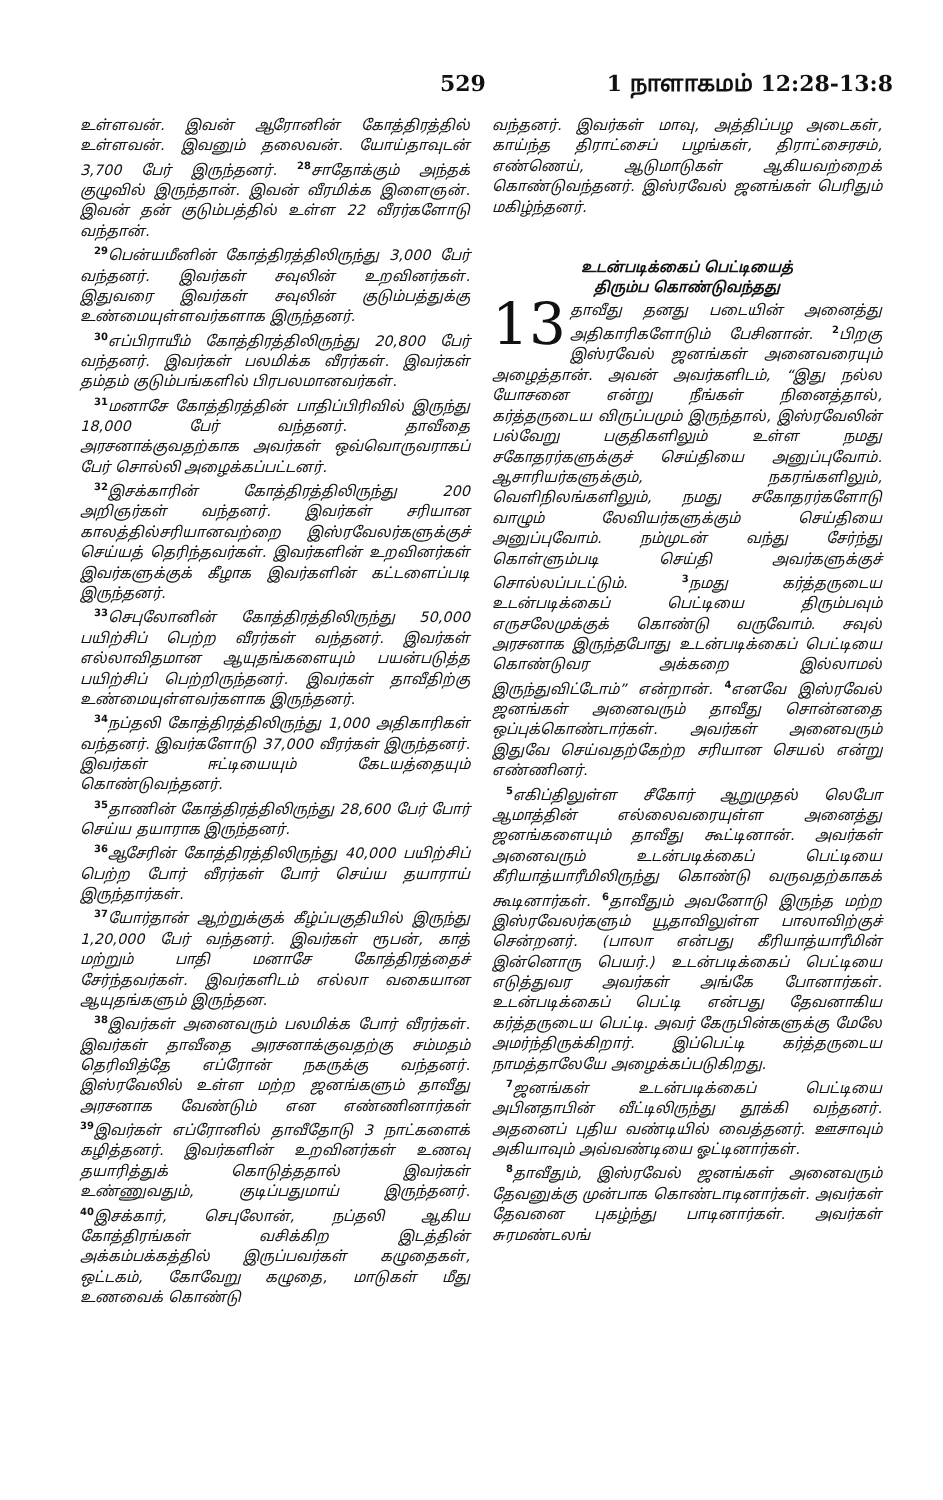529 1 நாளாகமம் 12:28-13:8
உள்ளவன். இவன் ஆரோனின் கோத்திரத்தில் உள்ளவன். இவனும் தலைவன். யோய்தாவுடன் 3,700 பேர் இருந்தனர். <sup>28</sup>சாதோக்கும் அந்தக் குழுவில் இருந்தான். இவன் வீரமிக்க இளைஞன். இவன் தன் குடும்பத்தில் உள்ள 22 வீரர்களோடு வந்தான்.
<sup>29</sup> பென்யமீனின் கோத்திரத்திலிருந்து 3,000 பேர் வந்தனர். இவர்கள் சவுலின் உறவினர்கள். இதுவரை இவர்கள் சவுலின் குடும்பத்துக்கு உண்மையுள்ளவர்களாக இருந்தனர்.
<sup>30</sup> எப்பிராயீம் கோத்திரத்திலிருந்து 20,800 பேர் வந்தனர். இவர்கள் பலமிக்க வீரர்கள். இவர்கள் தம்தம் குடும்பங்களில் பிரபலமானவர்கள்.
<sup>31</sup> மனாசே கோத்திரத்தின் பாதிப்பிரிவில் இருந்து 18,000 பேர் வந்தனர். தாவீதை அரசனாக்குவதற்காக அவர்கள் ஒவ்வொருவராகப் பேர் சொல்லி அழைக்கப்பட்டனர்.
<sup>32</sup> இசக்காரின் கோத்திரத்திலிருந்து 200 அறிஞர்கள் வந்தனர். இவர்கள் சரியான காலத்தில்சரியானவற்றை இஸ்ரவேலர்களுக்குச் செய்யத் தெரிந்தவர்கள். இவர்களின் உறவினர்கள் இவர்களுக்குக் கீழாக இவர்களின் கட்டளைப்படி இருந்தனர்.
<sup>33</sup> செபுலோனின் கோத்திரத்திலிருந்து 50,000 பயிற்சிப் பெற்ற வீரர்கள் வந்தனர். இவர்கள் எல்லாவிதமான ஆயுதங்களையும் பயன்படுத்த பயிற்சிப் பெற்றிருந்தனர். இவர்கள் தாவீதிற்கு உண்மையுள்ளவர்களாக இருந்தனர்.
<sup>34</sup> நப்தலி கோத்திரத்திலிருந்து 1,000 அதிகாரிகள் வந்தனர். இவர்களோடு 37,000 வீரர்கள் இருந்தனர். இவர்கள் ஈட்டியையும் கேடயத்தையும் கொண்டுவந்தனர்.
<sup>35</sup> தாணின் கோத்திரத்திலிருந்து 28,600 பேர் போர் செய்ய தயாராக இருந்தனர்.
<sup>36</sup> ஆசேரின் கோத்திரத்திலிருந்து 40,000 பயிற்சிப் பெற்ற போர் வீரர்கள் போர் செய்ய தயாராய் இருந்தார்கள்.
<sup>37</sup> யோர்தான் ஆற்றுக்குக் கீழ்ப்பகுதியில் இருந்து 1,20,000 பேர் வந்தனர். இவர்கள் ரூபன், காத் மற்றும் பாதி மனாசே கோத்திரத்தைச் சேர்ந்தவர்கள். இவர்களிடம் எல்லா வகையான ஆயுதங்களும் இருந்தன.
<sup>38</sup> இவர்கள் அனைவரும் பலமிக்க போர் வீரர்கள். இவர்கள் தாவீதை அரசனாக்குவதற்கு சம்மதம் தெரிவித்தே எப்ரோன் நகருக்கு வந்தனர். இஸ்ரவேலில் உள்ள மற்ற ஜனங்களும் தாவீது அரசனாக வேண்டும் என எண்ணினார்கள் <sup>39</sup>இவர்கள் எப்ரோனில் தாவீதோடு 3 நாட்களைக் கழித்தனர். இவர்களின் உறவினர்கள் உணவு தயாரித்துக் கொடுத்ததால் இவர்கள் உண்ணுவதும், குடிப்பதுமாய் இருந்தனர். <sup>40</sup>இசக்கார், செபுலோன், நப்தலி ஆகிய கோத்திரங்கள் வசிக்கிற இடத்தின் அக்கம்பக்கத்தில் இருப்பவர்கள் கழுதைகள், ஒட்டகம், கோவேறு கழுதை, மாடுகள் மீது உணவைக் கொண்டு
வந்தனர். இவர்கள் மாவு, அத்திப்பழ அடைகள், காய்ந்த திராட்சைப் பழங்கள், திராட்சைரசம், எண்ணெய், ஆடுமாடுகள் ஆகியவற்றைக் கொண்டுவந்தனர். இஸ்ரவேல் ஜனங்கள் பெரிதும் மகிழ்ந்தனர்.
உடன்படிக்கைப் பெட்டியைத்
திரும்ப கொண்டுவந்தது
13 தாவீது தனது படையின் அனைத்து அதிகாரிகளோடும் பேசினான். <sup>2</sup>பிறகு இஸ்ரவேல் ஜனங்கள் அனைவரையும் அழைத்தான். அவன் அவர்களிடம், “இது நல்ல யோசனை என்று நீங்கள் நினைத்தால், கர்த்தருடைய விருப்பமும் இருந்தால், இஸ்ரவேலின் பல்வேறு பகுதிகளிலும் உள்ள நமது சகோதரர்களுக்குச் செய்தியை அனுப்புவோம். ஆசாரியர்களுக்கும், நகரங்களிலும், வெளிநிலங்களிலும், நமது சகோதரர்களோடு வாழும் லேவியர்களுக்கும் செய்தியை அனுப்புவோம். நம்முடன் வந்து சேர்ந்து கொள்ளும்படி செய்தி அவர்களுக்குச் சொல்லப்படட்டும். <sup>3</sup>நமது கர்த்தருடைய உடன்படிக்கைப் பெட்டியை திரும்பவும் எருசலேமுக்குக் கொண்டு வருவோம். சவுல் அரசனாக இருந்தபோது உடன்படிக்கைப் பெட்டியை கொண்டுவர அக்கறை இல்லாமல் இருந்துவிட்டோம்” என்றான். <sup>4</sup>எனவே இஸ்ரவேல் ஜனங்கள் அனைவரும் தாவீது சொன்னதை ஒப்புக்கொண்டார்கள். அவர்கள் அனைவரும் இதுவே செய்வதற்கேற்ற சரியான செயல் என்று எண்ணினர்.
<sup>5</sup> எகிப்திலுள்ள சீகோர் ஆறுமுதல் லெபோ ஆமாத்தின் எல்லைவரையுள்ள அனைத்து ஜனங்களையும் தாவீது கூட்டினான். அவர்கள் அனைவரும் உடன்படிக்கைப் பெட்டியை கீரியாத்யாரீமிலிருந்து கொண்டு வருவதற்காகக் கூடினார்கள். <sup>6</sup>தாவீதும் அவனோடு இருந்த மற்ற இஸ்ரவேலர்களும் யூதாவிலுள்ள பாலாவிற்குச் சென்றனர். (பாலா என்பது கீரியாத்யாரீமின் இன்னொரு பெயர்.) உடன்படிக்கைப் பெட்டியை எடுத்துவர அவர்கள் அங்கே போனார்கள். உடன்படிக்கைப் பெட்டி என்பது தேவனாகிய கர்த்தருடைய பெட்டி. அவர் கேருபின்களுக்கு மேலே அமர்ந்திருக்கிறார். இப்பெட்டி கர்த்தருடைய நாமத்தாலேயே அழைக்கப்படுகிறது.
<sup>7</sup> ஜனங்கள் உடன்படிக்கைப் பெட்டியை அபினதாபின் வீட்டிலிருந்து தூக்கி வந்தனர். அதனைப் புதிய வண்டியில் வைத்தனர். ஊசாவும் அகியாவும் அவ்வண்டியை ஓட்டினார்கள்.
<sup>8</sup> தாவீதும், இஸ்ரவேல் ஜனங்கள் அனைவரும் தேவனுக்கு முன்பாக கொண்டாடினார்கள். அவர்கள் தேவனை புகழ்ந்து பாடினார்கள். அவர்கள் சுரமண்டலங்